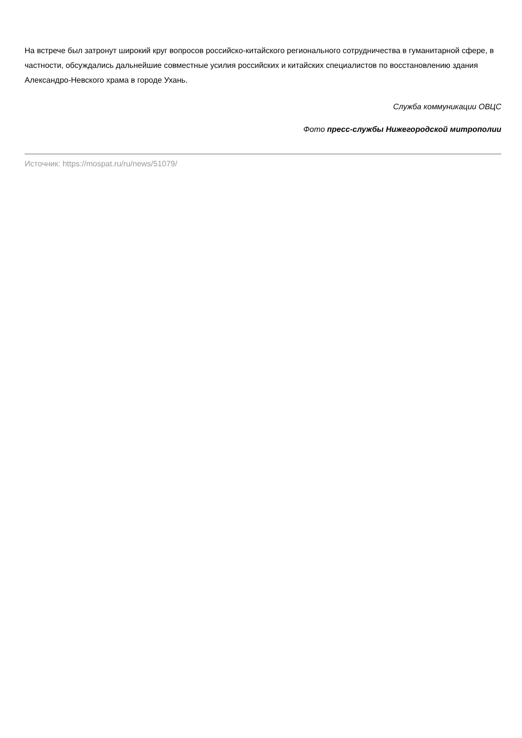На встрече был затронут широкий круг вопросов российско-китайского регионального сотрудничества в гуманитарной сфере, в частности, обсуждались дальнейшие совместные усилия российских и китайских специалистов по восстановлению здания Александро-Невского храма в городе Ухань.
Служба коммуникации ОВЦС
Фото пресс-службы Нижегородской митрополии
Источник: https://mospat.ru/ru/news/51079/